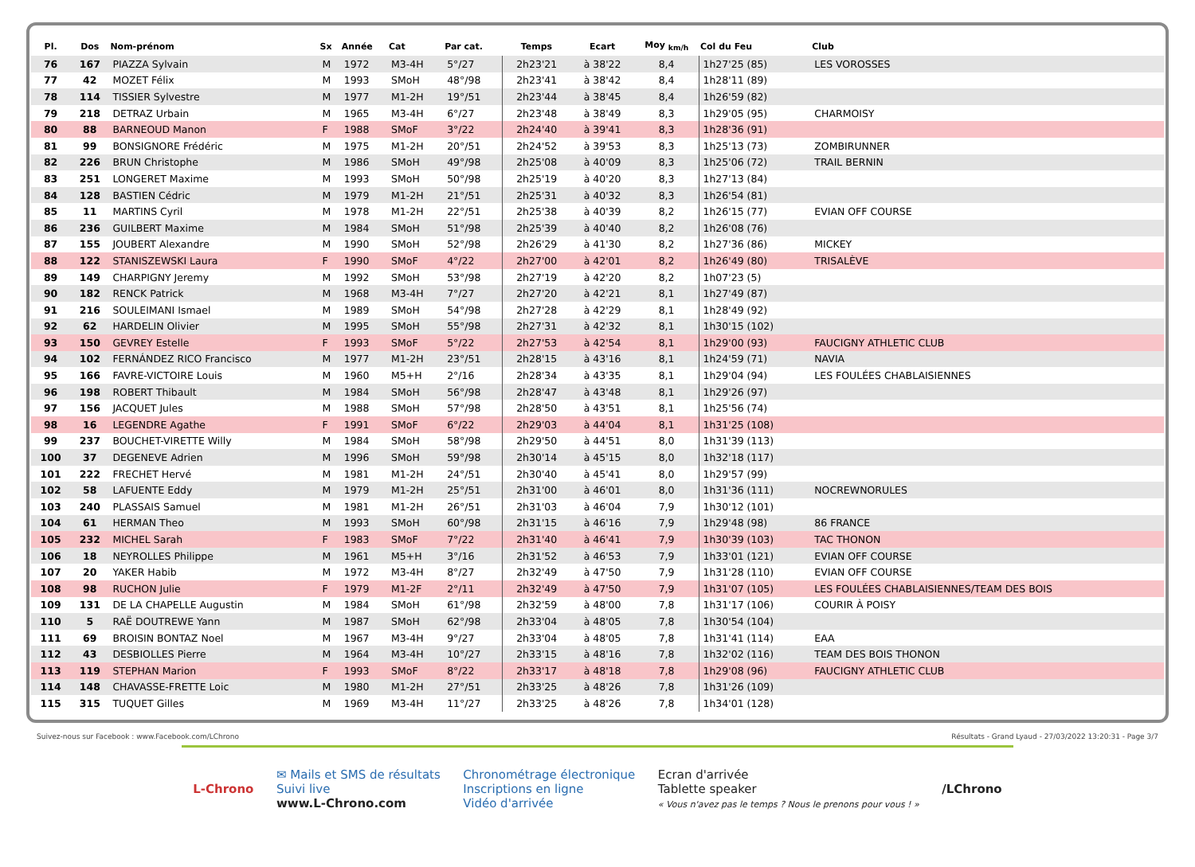| Pl. | Dos | Nom-prénom | Sx | Année | Cat | Par cat. | Temps | Ecart | Moy <sub>km/h</sub> | Col du Feu | Club |
| --- | --- | --- | --- | --- | --- | --- | --- | --- | --- | --- | --- |
| 76 | 167 | PIAZZA Sylvain | M | 1972 | M3-4H | 5°/27 | 2h23'21 | à 38'22 | 8,4 | 1h27'25 (85) | LES VOROSSES |
| 77 | 42 | MOZET Félix | M | 1993 | SMoH | 48°/98 | 2h23'41 | à 38'42 | 8,4 | 1h28'11 (89) | |
| 78 | 114 | TISSIER Sylvestre | M | 1977 | M1-2H | 19°/51 | 2h23'44 | à 38'45 | 8,4 | 1h26'59 (82) | |
| 79 | 218 | DETRAZ Urbain | M | 1965 | M3-4H | 6°/27 | 2h23'48 | à 38'49 | 8,3 | 1h29'05 (95) | CHARMOISY |
| 80 | 88 | BARNEOUD Manon | F | 1988 | SMoF | 3°/22 | 2h24'40 | à 39'41 | 8,3 | 1h28'36 (91) | |
| 81 | 99 | BONSIGNORE Frédéric | M | 1975 | M1-2H | 20°/51 | 2h24'52 | à 39'53 | 8,3 | 1h25'13 (73) | ZOMBIRUNNER |
| 82 | 226 | BRUN Christophe | M | 1986 | SMoH | 49°/98 | 2h25'08 | à 40'09 | 8,3 | 1h25'06 (72) | TRAIL BERNIN |
| 83 | 251 | LONGERET Maxime | M | 1993 | SMoH | 50°/98 | 2h25'19 | à 40'20 | 8,3 | 1h27'13 (84) | |
| 84 | 128 | BASTIEN Cédric | M | 1979 | M1-2H | 21°/51 | 2h25'31 | à 40'32 | 8,3 | 1h26'54 (81) | |
| 85 | 11 | MARTINS Cyril | M | 1978 | M1-2H | 22°/51 | 2h25'38 | à 40'39 | 8,2 | 1h26'15 (77) | EVIAN OFF COURSE |
| 86 | 236 | GUILBERT Maxime | M | 1984 | SMoH | 51°/98 | 2h25'39 | à 40'40 | 8,2 | 1h26'08 (76) | |
| 87 | 155 | JOUBERT Alexandre | M | 1990 | SMoH | 52°/98 | 2h26'29 | à 41'30 | 8,2 | 1h27'36 (86) | MICKEY |
| 88 | 122 | STANISZEWSKI Laura | F | 1990 | SMoF | 4°/22 | 2h27'00 | à 42'01 | 8,2 | 1h26'49 (80) | TRISALÈVE |
| 89 | 149 | CHARPIGNY Jeremy | M | 1992 | SMoH | 53°/98 | 2h27'19 | à 42'20 | 8,2 | 1h07'23 (5) | |
| 90 | 182 | RENCK Patrick | M | 1968 | M3-4H | 7°/27 | 2h27'20 | à 42'21 | 8,1 | 1h27'49 (87) | |
| 91 | 216 | SOULEIMANI Ismael | M | 1989 | SMoH | 54°/98 | 2h27'28 | à 42'29 | 8,1 | 1h28'49 (92) | |
| 92 | 62 | HARDELIN Olivier | M | 1995 | SMoH | 55°/98 | 2h27'31 | à 42'32 | 8,1 | 1h30'15 (102) | |
| 93 | 150 | GEVREY Estelle | F | 1993 | SMoF | 5°/22 | 2h27'53 | à 42'54 | 8,1 | 1h29'00 (93) | FAUCIGNY ATHLETIC CLUB |
| 94 | 102 | FERNÁNDEZ RICO Francisco | M | 1977 | M1-2H | 23°/51 | 2h28'15 | à 43'16 | 8,1 | 1h24'59 (71) | NAVIA |
| 95 | 166 | FAVRE-VICTOIRE Louis | M | 1960 | M5+H | 2°/16 | 2h28'34 | à 43'35 | 8,1 | 1h29'04 (94) | LES FOULÉES CHABLAISIENNES |
| 96 | 198 | ROBERT Thibault | M | 1984 | SMoH | 56°/98 | 2h28'47 | à 43'48 | 8,1 | 1h29'26 (97) | |
| 97 | 156 | JACQUET Jules | M | 1988 | SMoH | 57°/98 | 2h28'50 | à 43'51 | 8,1 | 1h25'56 (74) | |
| 98 | 16 | LEGENDRE Agathe | F | 1991 | SMoF | 6°/22 | 2h29'03 | à 44'04 | 8,1 | 1h31'25 (108) | |
| 99 | 237 | BOUCHET-VIRETTE Willy | M | 1984 | SMoH | 58°/98 | 2h29'50 | à 44'51 | 8,0 | 1h31'39 (113) | |
| 100 | 37 | DEGENEVE Adrien | M | 1996 | SMoH | 59°/98 | 2h30'14 | à 45'15 | 8,0 | 1h32'18 (117) | |
| 101 | 222 | FRECHET Hervé | M | 1981 | M1-2H | 24°/51 | 2h30'40 | à 45'41 | 8,0 | 1h29'57 (99) | |
| 102 | 58 | LAFUENTE Eddy | M | 1979 | M1-2H | 25°/51 | 2h31'00 | à 46'01 | 8,0 | 1h31'36 (111) | NOCREWNORULES |
| 103 | 240 | PLASSAIS Samuel | M | 1981 | M1-2H | 26°/51 | 2h31'03 | à 46'04 | 7,9 | 1h30'12 (101) | |
| 104 | 61 | HERMAN Theo | M | 1993 | SMoH | 60°/98 | 2h31'15 | à 46'16 | 7,9 | 1h29'48 (98) | 86 FRANCE |
| 105 | 232 | MICHEL Sarah | F | 1983 | SMoF | 7°/22 | 2h31'40 | à 46'41 | 7,9 | 1h30'39 (103) | TAC THONON |
| 106 | 18 | NEYROLLES Philippe | M | 1961 | M5+H | 3°/16 | 2h31'52 | à 46'53 | 7,9 | 1h33'01 (121) | EVIAN OFF COURSE |
| 107 | 20 | YAKER Habib | M | 1972 | M3-4H | 8°/27 | 2h32'49 | à 47'50 | 7,9 | 1h31'28 (110) | EVIAN OFF COURSE |
| 108 | 98 | RUCHON Julie | F | 1979 | M1-2F | 2°/11 | 2h32'49 | à 47'50 | 7,9 | 1h31'07 (105) | LES FOULÉES CHABLAISIENNES/TEAM DES BOIS |
| 109 | 131 | DE LA CHAPELLE Augustin | M | 1984 | SMoH | 61°/98 | 2h32'59 | à 48'00 | 7,8 | 1h31'17 (106) | COURIR À POISY |
| 110 | 5 | RAË DOUTREWE Yann | M | 1987 | SMoH | 62°/98 | 2h33'04 | à 48'05 | 7,8 | 1h30'54 (104) | |
| 111 | 69 | BROISIN BONTAZ Noel | M | 1967 | M3-4H | 9°/27 | 2h33'04 | à 48'05 | 7,8 | 1h31'41 (114) | EAA |
| 112 | 43 | DESBIOLLES Pierre | M | 1964 | M3-4H | 10°/27 | 2h33'15 | à 48'16 | 7,8 | 1h32'02 (116) | TEAM DES BOIS THONON |
| 113 | 119 | STEPHAN Marion | F | 1993 | SMoF | 8°/22 | 2h33'17 | à 48'18 | 7,8 | 1h29'08 (96) | FAUCIGNY ATHLETIC CLUB |
| 114 | 148 | CHAVASSE-FRETTE Loic | M | 1980 | M1-2H | 27°/51 | 2h33'25 | à 48'26 | 7,8 | 1h31'26 (109) | |
| 115 | 315 | TUQUET Gilles | M | 1969 | M3-4H | 11°/27 | 2h33'25 | à 48'26 | 7,8 | 1h34'01 (128) | |
Suivez-nous sur Facebook : www.Facebook.com/LChrono Résultats - Grand Lyaud - 27/03/2022 13:20:31 - Page 3/7
L-Chrono
✉ Mails et SMS de résultats
Suivi live
www.L-Chrono.com
Chronométrage électronique
Inscriptions en ligne
Vidéo d'arrivée
Ecran d'arrivée
Tablette speaker
« Vous n'avez pas le temps ? Nous le prenons pour vous ! »
/LChrono